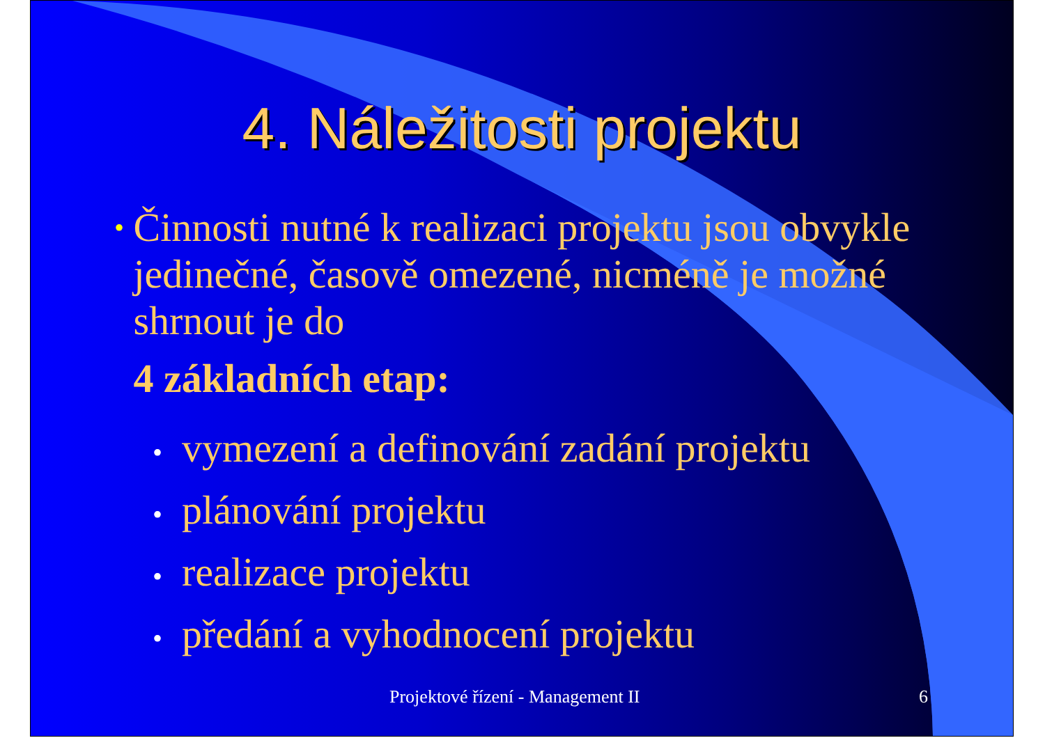4. Náležitosti projektu
•
Činnosti nutné k realizaci projektu jsou obvykle jedinečné, časově omezené, nicméně je možné shrnout je do
4 základních etap:
• vymezení a definování zadání projektu
• plánování projektu
• realizace projektu
• předání a vyhodnocení projektu
Projektové řízení - Management II 6